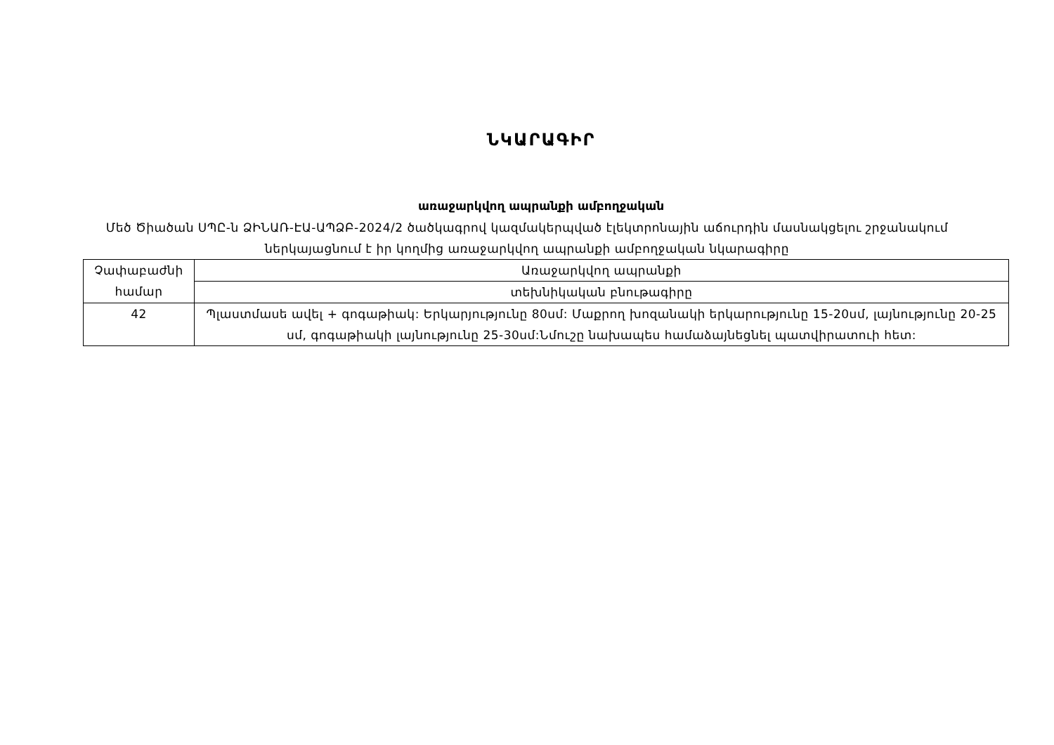ՆԿԱՐԱԳԻՐ
առաջարկվող ապրանքի ամբողջական
Մեծ Ծիածան ՍՊԸ-ն ՁԻՆԱՌ-ԷԱ-ԱՊՁԲ-2024/2 ծածկագրով կազմակերպված էլեկտրոնային աճուրդին մասնակցելու շրջանակում ներկայացնում է իր կողմից առաջարկվող ապրանքի ամբողջական նկարագիրը
| Չափաբաժնի համար | Առաջարկվող ապրանքի |
| | տեխնիկական բնութագիրը |
| 42 | Պլաստմասե ավել + գոգաթիակ: Երկարյությունը 80սմ: Մաքրող խոզանակի երկարությունը 15-20սմ, լայնությունը 20-25 սմ, գոգաթիակի լայնությունը 25-30սմ:Նմուշը նախապես համաձայնեցնել պատվիրատուի հետ: |